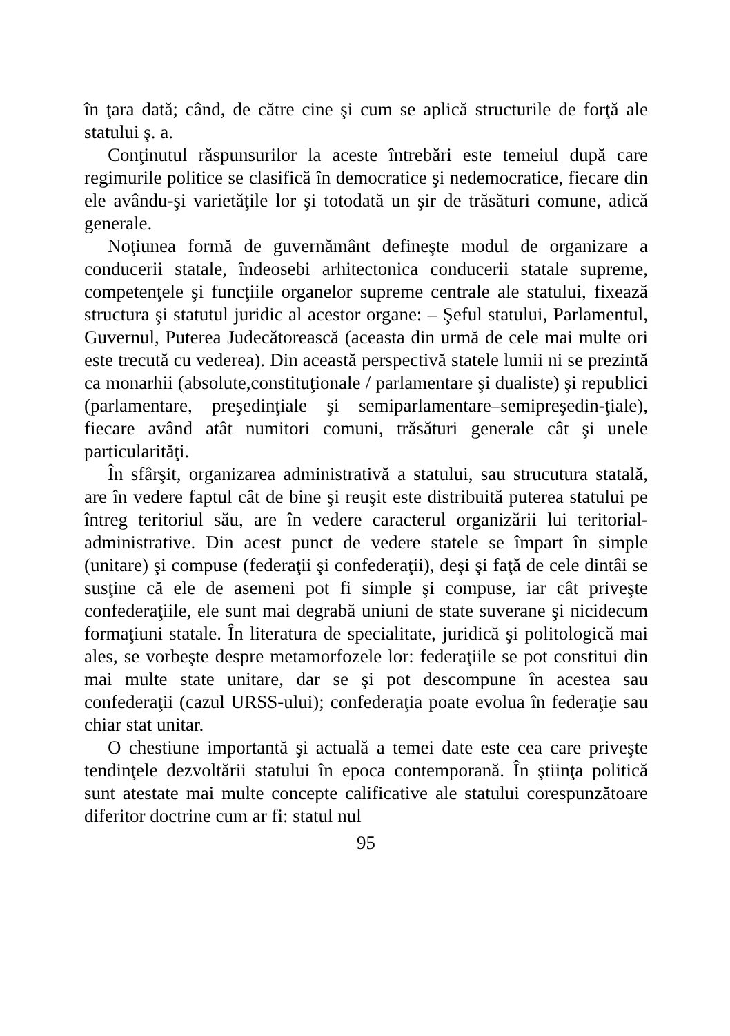în ţara dată; când, de către cine şi cum se aplică structurile de forţă ale statului ş. a.
Conţinutul răspunsurilor la aceste întrebări este temeiul după care regimurile politice se clasifică în democratice şi nedemocratice, fiecare din ele avându-şi varietăţile lor şi totodată un şir de trăsături comune, adică generale.
Noţiunea formă de guvernământ defineşte modul de organizare a conducerii statale, îndeosebi arhitectonica conducerii statale supreme, competenţele şi funcţiile organelor supreme centrale ale statului, fixează structura şi statutul juridic al acestor organe: – Şeful statului, Parlamentul, Guvernul, Puterea Judecătorească (aceasta din urmă de cele mai multe ori este trecută cu vederea). Din această perspectivă statele lumii ni se prezintă ca monarhii (absolute,constituţionale / parlamentare şi dualiste) şi republici (parlamentare, preşedinţiale şi semiparlamentare–semipreşedin-ţiale), fiecare având atât numitori comuni, trăsături generale cât şi unele particularităţi.
În sfârşit, organizarea administrativă a statului, sau strucutura statală, are în vedere faptul cât de bine şi reuşit este distribuită puterea statului pe întreg teritoriul său, are în vedere caracterul organizării lui teritorial-administrative. Din acest punct de vedere statele se împart în simple (unitare) şi compuse (federaţii şi confederaţii), deşi şi faţă de cele dintâi se susţine că ele de asemeni pot fi simple şi compuse, iar cât priveşte confederaţiile, ele sunt mai degrabă uniuni de state suverane şi nicidecum formaţiuni statale. În literatura de specialitate, juridică şi politologică mai ales, se vorbeşte despre metamorfozele lor: federaţiile se pot constitui din mai multe state unitare, dar se şi pot descompune în acestea sau confederaţii (cazul URSS-ului); confederaţia poate evolua în federaţie sau chiar stat unitar.
O chestiune importantă şi actuală a temei date este cea care priveşte tendinţele dezvoltării statului în epoca contemporană. În ştiinţa politică sunt atestate mai multe concepte calificative ale statului corespunzătoare diferitor doctrine cum ar fi: statul nul
95